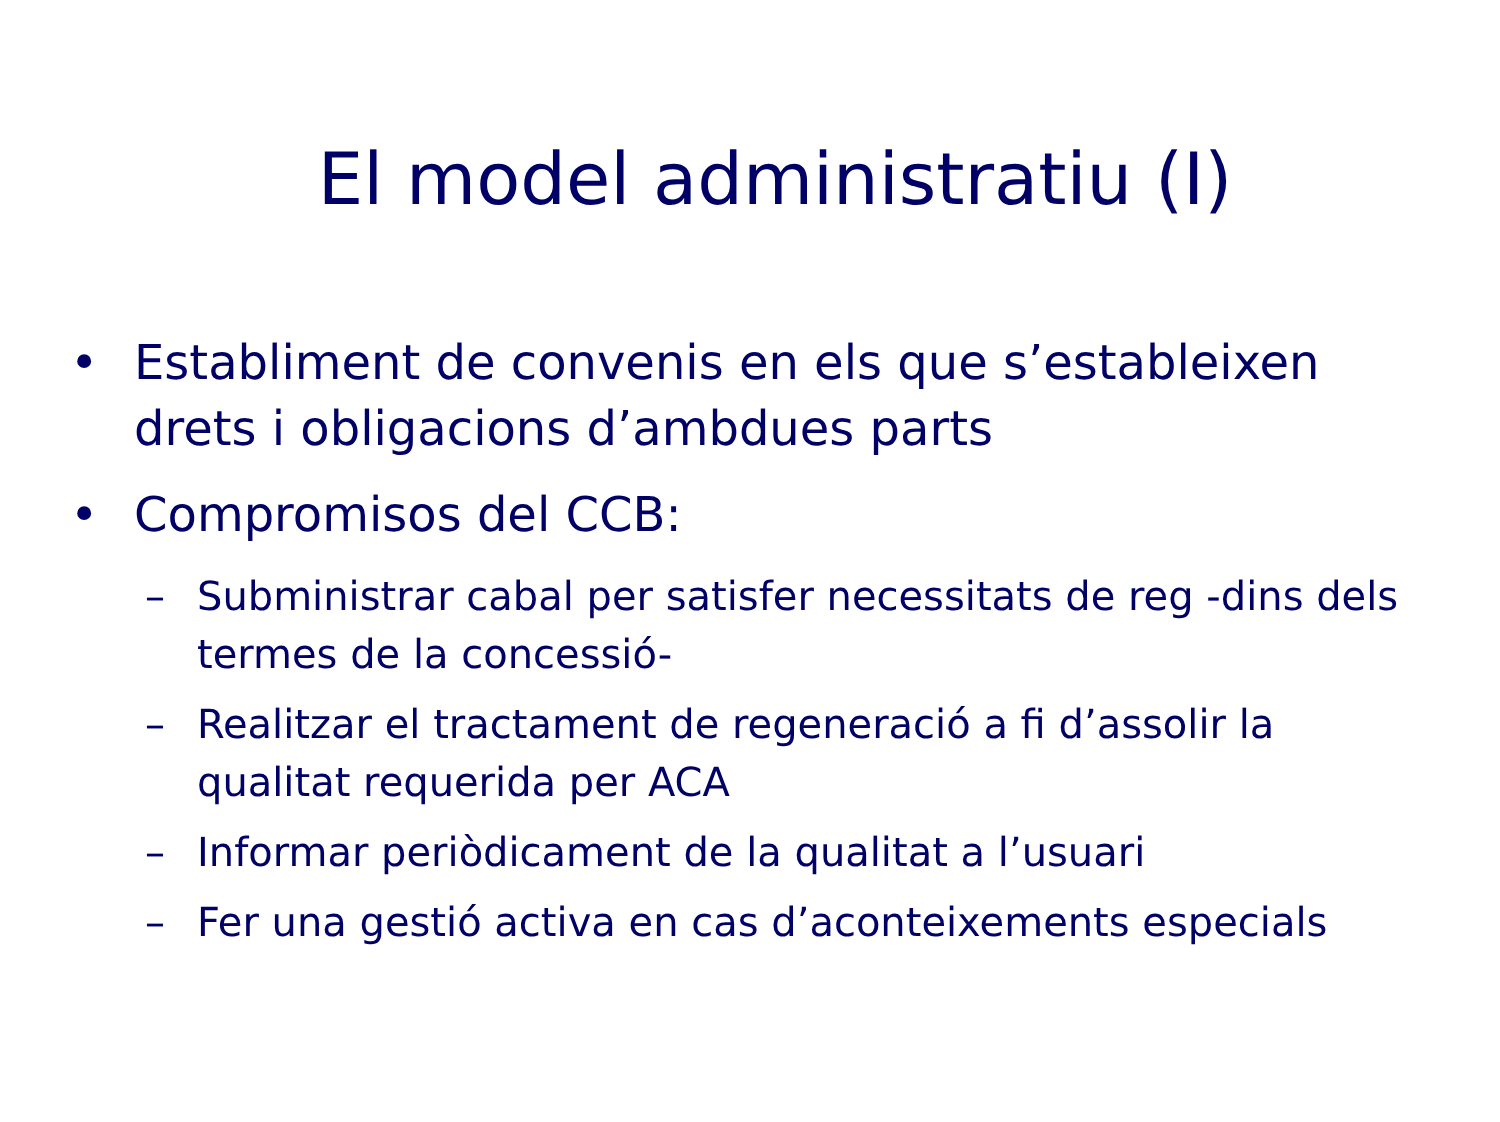El model administratiu (I)
• Establiment de convenis en els que s’estableixen drets i obligacions d’ambdues parts
• Compromisos del CCB:
– Subministrar cabal per satisfer necessitats de reg -dins dels termes de la concessió-
– Realitzar el tractament de regeneració a fi d’assolir la qualitat requerida per ACA
– Informar periòdicament de la qualitat a l’usuari
– Fer una gestió activa en cas d’aconteixements especials